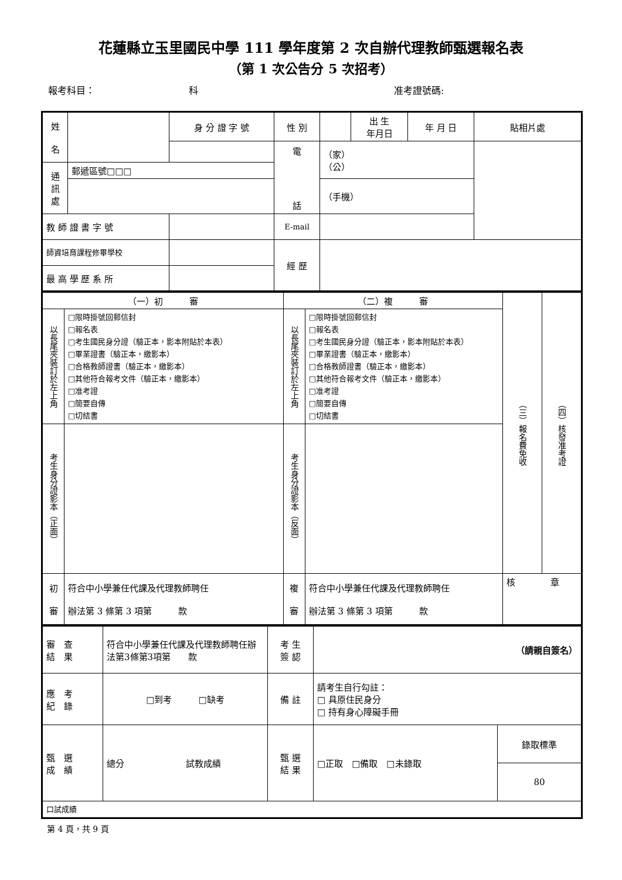花蓮縣立玉里國民中學 111 學年度第 2 次自辦代理教師甄選報名表
（第 1 次公告分 5 次招考）
報考科目： 科 准考證號碼:
| 姓 名 | | 身 分 證 字 號 | 性 別 | | 出 生 年月日 | 年 月 日 | 貼相片處 |
| | | | 電 話 | （家） （公） | | | |
| 通 訊 處 | 郵遞區號□□□ | | | | | | |
| | | | | （手機） | | | |
| 教 師 證 書 字 號 | | | E-mail | | | | |
| 師資培育課程修畢學校 | | | 經 歷 | | | | |
| 最 高 學 歷 系 所 | | | | | | | |
| （一）初 審 | | （二）複 審 | | （三）報名費免收 | （四）核發准考證 |
| 以長尾夾裝訂於左上角 | □限時掛號回郵信封 □報名表 □考生國民身分證（驗正本，影本附貼於本表） □畢業證書（驗正本，繳影本） □合格教師證書（驗正本，繳影本） □其他符合報考文件（驗正本，繳影本） □准考證 □簡要自傳 □切結書 | 以長尾夾裝訂於左上角 | □限時掛號回郵信封 □報名表 □考生國民身分證（驗正本，影本附貼於本表） □畢業證書（驗正本，繳影本） □合格教師證書（驗正本，繳影本） □其他符合報考文件（驗正本，繳影本） □准考證 □簡要自傳 □切結書 | | |
| 考生身分證影本（正面） | | 考生身分證影本（反面） | | | |
| 初 審 | 符合中小學兼任代課及代理教師聘任 辦法第 3 條第 3 項第 款 | 複 審 | 符合中小學兼任代課及代理教師聘任 辦法第 3 條第 3 項第 款 | 核 章 | |
| 審 查 結 果 | 符合中小學兼任代課及代理教師聘任辦法第3條第3項第 款 | 考 生 簽 認 | （請親自簽名） | |
| 應 考 紀 錄 | □到考 □缺考 | 備 註 | 請考生自行勾註： □ 具原住民身分 □ 持有身心障礙手冊 | |
| 甄 選 成 績 | 總分 試教成績 | 甄 選 結 果 | □正取 □備取 □未錄取 | 錄取標準 |
| | | | | 80 |
| 口試成績 | | | | |
第 4 頁，共 9 頁